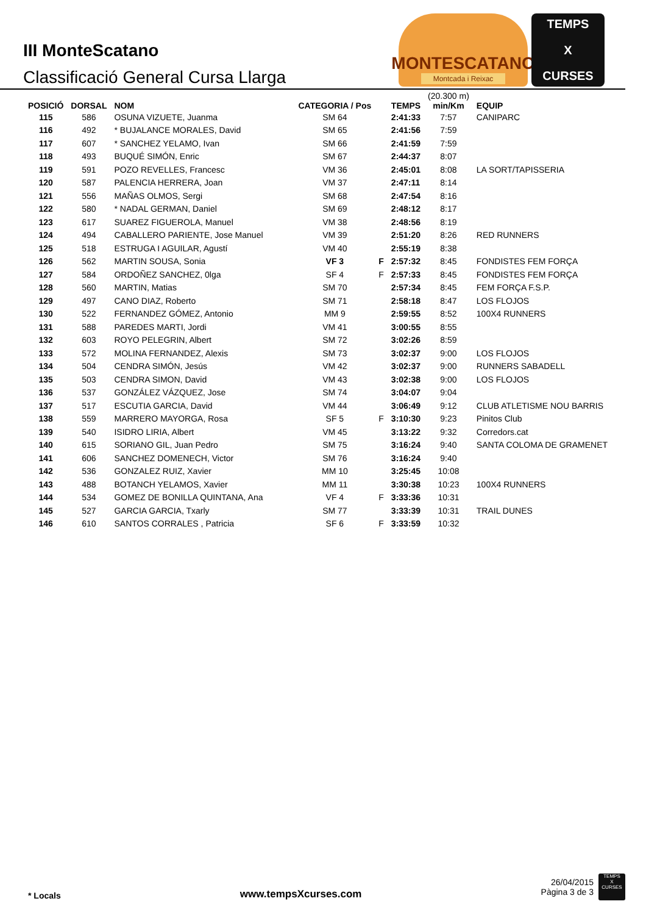III MonteScatano
Classificació General Cursa Llarga
MONTESCATANO
Montcada i Reixac
TEMPS
X
CURSES
| POSICIÓ | DORSAL | NOM | CATEGORIA / Pos | | TEMPS | (20.300 m) min/Km | EQUIP |
| --- | --- | --- | --- | --- | --- | --- | --- |
| 115 | 586 | OSUNA VIZUETE, Juanma | SM 64 | | 2:41:33 | 7:57 | CANIPARC |
| 116 | 492 | * BUJALANCE MORALES, David | SM 65 | | 2:41:56 | 7:59 | |
| 117 | 607 | * SANCHEZ YELAMO, Ivan | SM 66 | | 2:41:59 | 7:59 | |
| 118 | 493 | BUQUÉ SIMÓN, Enric | SM 67 | | 2:44:37 | 8:07 | |
| 119 | 591 | POZO REVELLES, Francesc | VM 36 | | 2:45:01 | 8:08 | LA SORT/TAPISSERIA |
| 120 | 587 | PALENCIA HERRERA, Joan | VM 37 | | 2:47:11 | 8:14 | |
| 121 | 556 | MAÑAS OLMOS, Sergi | SM 68 | | 2:47:54 | 8:16 | |
| 122 | 580 | * NADAL GERMAN, Daniel | SM 69 | | 2:48:12 | 8:17 | |
| 123 | 617 | SUAREZ FIGUEROLA, Manuel | VM 38 | | 2:48:56 | 8:19 | |
| 124 | 494 | CABALLERO PARIENTE, Jose Manuel | VM 39 | | 2:51:20 | 8:26 | RED RUNNERS |
| 125 | 518 | ESTRUGA I AGUILAR, Agustí | VM 40 | | 2:55:19 | 8:38 | |
| 126 | 562 | MARTIN SOUSA, Sonia | VF 3 | F | 2:57:32 | 8:45 | FONDISTES FEM FORÇA |
| 127 | 584 | ORDOÑEZ SANCHEZ, 0lga | SF 4 | F | 2:57:33 | 8:45 | FONDISTES FEM FORÇA |
| 128 | 560 | MARTIN, Matias | SM 70 | | 2:57:34 | 8:45 | FEM FORÇA F.S.P. |
| 129 | 497 | CANO DIAZ, Roberto | SM 71 | | 2:58:18 | 8:47 | LOS FLOJOS |
| 130 | 522 | FERNANDEZ GÓMEZ, Antonio | MM 9 | | 2:59:55 | 8:52 | 100X4 RUNNERS |
| 131 | 588 | PAREDES MARTI, Jordi | VM 41 | | 3:00:55 | 8:55 | |
| 132 | 603 | ROYO PELEGRIN, Albert | SM 72 | | 3:02:26 | 8:59 | |
| 133 | 572 | MOLINA FERNANDEZ, Alexis | SM 73 | | 3:02:37 | 9:00 | LOS FLOJOS |
| 134 | 504 | CENDRA SIMÓN, Jesús | VM 42 | | 3:02:37 | 9:00 | RUNNERS SABADELL |
| 135 | 503 | CENDRA SIMON, David | VM 43 | | 3:02:38 | 9:00 | LOS FLOJOS |
| 136 | 537 | GONZÁLEZ VÁZQUEZ, Jose | SM 74 | | 3:04:07 | 9:04 | |
| 137 | 517 | ESCUTIA GARCIA, David | VM 44 | | 3:06:49 | 9:12 | CLUB ATLETISME NOU BARRIS |
| 138 | 559 | MARRERO MAYORGA, Rosa | SF 5 | F | 3:10:30 | 9:23 | Pinitos Club |
| 139 | 540 | ISIDRO LIRIA, Albert | VM 45 | | 3:13:22 | 9:32 | Corredors.cat |
| 140 | 615 | SORIANO GIL, Juan Pedro | SM 75 | | 3:16:24 | 9:40 | SANTA COLOMA DE GRAMENET |
| 141 | 606 | SANCHEZ DOMENECH, Victor | SM 76 | | 3:16:24 | 9:40 | |
| 142 | 536 | GONZALEZ RUIZ, Xavier | MM 10 | | 3:25:45 | 10:08 | |
| 143 | 488 | BOTANCH YELAMOS, Xavier | MM 11 | | 3:30:38 | 10:23 | 100X4 RUNNERS |
| 144 | 534 | GOMEZ DE BONILLA QUINTANA, Ana | VF 4 | F | 3:33:36 | 10:31 | |
| 145 | 527 | GARCIA GARCIA, Txarly | SM 77 | | 3:33:39 | 10:31 | TRAIL DUNES |
| 146 | 610 | SANTOS CORRALES , Patricia | SF 6 | F | 3:33:59 | 10:32 | |
* Locals www.tempsXcurses.com
26/04/2015
Pàgina 3 de 3
TEMPS
X
CURSES